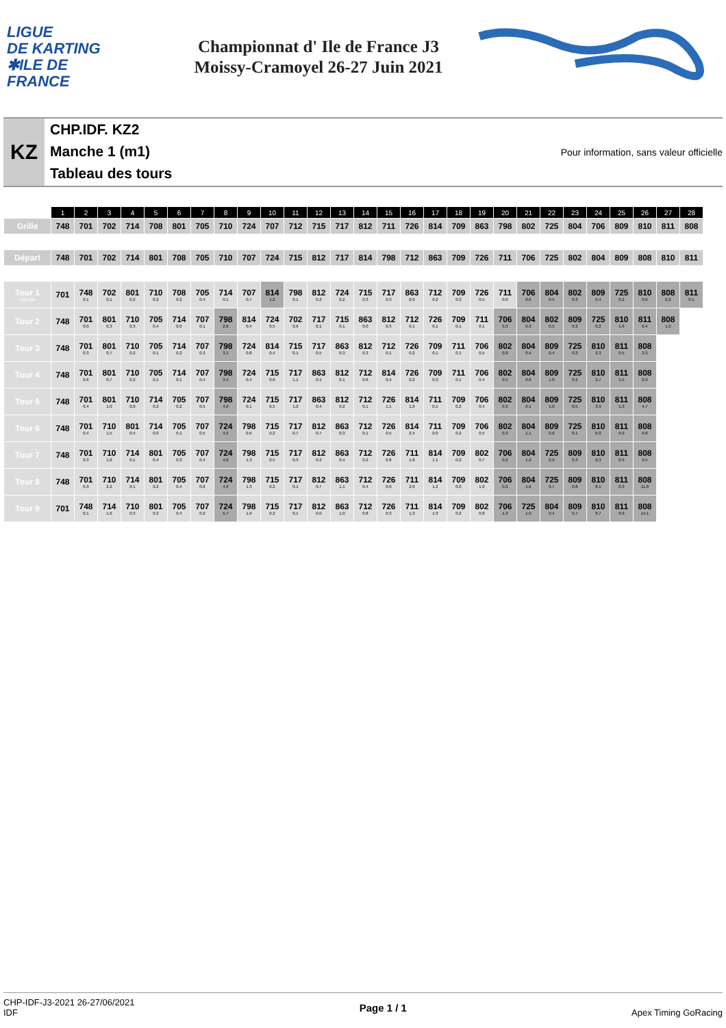LIGUE
DE KARTING
✱ILE DE
FRANCE
Championnat d' Ile de France J3
Moissy-Cramoyel 26-27 Juin 2021
KZ
CHP.IDF. KZ2
Manche 1 (m1)
Tableau des tours
Pour information, sans valeur officielle
| | 1 | 2 | 3 | 4 | 5 | 6 | 7 | 8 | 9 | 10 | 11 | 12 | 13 | 14 | 15 | 16 | 17 | 18 | 19 | 20 | 21 | 22 | 23 | 24 | 25 | 26 | 27 | 28 |
| --- | --- | --- | --- | --- | --- | --- | --- | --- | --- | --- | --- | --- | --- | --- | --- | --- | --- | --- | --- | --- | --- | --- | --- | --- | --- | --- | --- | --- |
| Grille | 748 | 701 | 702 | 714 | 708 | 801 | 705 | 710 | 724 | 707 | 712 | 715 | 717 | 812 | 711 | 726 | 814 | 709 | 863 | 798 | 802 | 725 | 804 | 706 | 809 | 810 | 811 | 808 |
| Départ | 748 | 701 | 702 | 714 | 801 | 708 | 705 | 710 | 707 | 724 | 715 | 812 | 717 | 814 | 798 | 712 | 863 | 709 | 726 | 711 | 706 | 725 | 802 | 804 | 809 | 808 | 810 | 811 |
| Tour 1 Intervalle | 701 | 748 0.1 | 702 0.1 | 801 0.2 | 710 0.2 | 708 0.2 | 705 0.4 | 714 0.1 | 707 0.7 | 814 1.2 | 798 0.1 | 812 0.2 | 724 0.2 | 715 0.3 | 717 0.3 | 863 0.0 | 712 0.2 | 709 0.2 | 726 0.5 | 711 0.0 | 706 0.6 | 804 0.5 | 802 0.2 | 809 0.4 | 725 0.2 | 810 0.6 | 808 0.2 | 811 0.1 |
| Tour 2 | 748 | 701 0.0 | 801 0.3 | 710 0.3 | 705 0.4 | 714 0.0 | 707 0.1 | 798 2.6 | 814 0.4 | 724 0.5 | 702 0.6 | 717 0.1 | 715 0.1 | 863 0.0 | 812 0.3 | 712 0.1 | 726 0.1 | 709 0.1 | 711 0.1 | 706 0.3 | 804 0.3 | 802 0.5 | 809 0.2 | 725 0.2 | 810 1.6 | 811 0.4 | 808 1.0 | |
| Tour 3 | 748 | 701 0.3 | 801 0.7 | 710 0.2 | 705 0.1 | 714 0.2 | 707 0.3 | 798 3.1 | 724 0.8 | 814 0.4 | 715 0.1 | 717 0.5 | 863 0.3 | 812 0.3 | 712 0.1 | 726 0.2 | 709 0.1 | 711 0.1 | 706 0.5 | 802 0.8 | 804 0.4 | 809 0.4 | 725 0.3 | 810 2.3 | 811 0.5 | 808 2.3 | | |
| Tour 4 | 748 | 701 0.6 | 801 0.7 | 710 0.2 | 705 0.1 | 714 0.1 | 707 0.4 | 798 3.4 | 724 0.4 | 715 0.6 | 717 1.1 | 863 0.1 | 812 0.1 | 712 0.6 | 814 0.4 | 726 0.2 | 709 0.3 | 711 0.1 | 706 0.4 | 802 0.5 | 804 0.8 | 809 1.0 | 725 0.2 | 810 2.7 | 811 1.5 | 808 2.9 | | |
| Tour 5 | 748 | 701 0.4 | 801 1.0 | 710 0.0 | 714 0.2 | 705 0.2 | 707 0.5 | 798 4.0 | 724 0.1 | 715 0.5 | 717 1.0 | 863 0.4 | 812 0.2 | 712 0.1 | 726 1.1 | 814 1.6 | 711 0.1 | 709 0.2 | 706 0.4 | 802 0.3 | 804 0.1 | 809 1.0 | 725 0.5 | 810 3.9 | 811 1.3 | 808 4.7 | | |
| Tour 6 | 748 | 701 0.4 | 710 1.5 | 801 0.4 | 714 0.0 | 705 0.1 | 707 0.5 | 724 4.5 | 798 0.6 | 715 0.2 | 717 0.7 | 812 0.7 | 863 0.3 | 712 0.1 | 726 0.5 | 814 2.4 | 711 0.0 | 709 0.2 | 706 0.5 | 802 0.3 | 804 1.1 | 809 0.6 | 725 0.1 | 810 6.0 | 811 0.9 | 808 6.8 | | |
| Tour 7 | 748 | 701 0.3 | 710 1.8 | 714 0.1 | 801 0.4 | 705 0.3 | 707 0.4 | 724 4.6 | 798 1.3 | 715 0.5 | 717 0.3 | 812 0.2 | 863 0.4 | 712 0.2 | 726 0.8 | 711 1.8 | 814 1.1 | 709 0.2 | 802 0.7 | 706 0.2 | 804 1.2 | 725 0.9 | 809 0.3 | 810 6.3 | 811 0.9 | 808 9.5 | | |
| Tour 8 | 748 | 701 0.3 | 710 2.2 | 714 0.1 | 801 0.2 | 705 0.4 | 707 0.6 | 724 4.9 | 798 1.3 | 715 0.2 | 717 0.1 | 812 0.7 | 863 1.1 | 712 0.4 | 726 0.0 | 711 2.0 | 814 1.2 | 709 0.0 | 802 1.0 | 706 0.2 | 804 1.6 | 725 0.7 | 809 0.8 | 810 8.1 | 811 0.3 | 808 11.8 | | |
| Tour 9 | 701 | 748 0.1 | 714 1.6 | 710 0.3 | 801 0.2 | 705 0.4 | 707 0.2 | 724 5.7 | 798 1.9 | 715 0.2 | 717 0.1 | 812 0.0 | 863 1.0 | 712 0.8 | 726 0.3 | 711 1.3 | 814 1.9 | 709 0.2 | 802 0.8 | 706 1.3 | 725 1.0 | 804 0.4 | 809 0.7 | 810 8.7 | 811 0.9 | 808 14.1 | | |
CHP-IDF-J3-2021 26-27/06/2021
IDF
Page 1 / 1
Apex Timing GoRacing